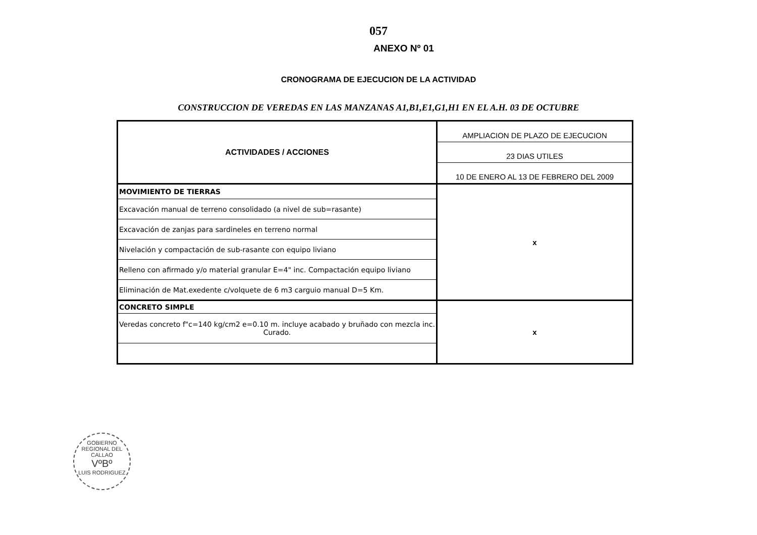057
ANEXO Nº 01
CRONOGRAMA DE EJECUCION DE LA ACTIVIDAD
CONSTRUCCION DE VEREDAS EN LAS MANZANAS A1,B1,E1,G1,H1 EN EL A.H. 03 DE OCTUBRE
| ACTIVIDADES / ACCIONES | AMPLIACION DE PLAZO DE EJECUCION |
| | 23 DIAS UTILES |
| | 10 DE ENERO AL 13 DE FEBRERO DEL 2009 |
| MOVIMIENTO DE TIERRAS | x |
| Excavación manual de terreno consolidado (a nivel de sub=rasante) | |
| Excavación de zanjas para sardineles en terreno normal | |
| Nivelación y compactación de sub-rasante con equipo liviano | |
| Relleno con afirmado y/o material granular E=4" inc. Compactación equipo liviano | |
| Eliminación de Mat.exedente c/volquete de 6 m3 carguio manual D=5 Km. | |
| CONCRETO SIMPLE | x |
| Veredas concreto f"c=140 kg/cm2 e=0.10 m. incluye acabado y bruñado con mezcla inc. Curado. | |
GOBIERNO REGIONAL DEL CALLAO
VºBº
LUIS RODRIGUEZ